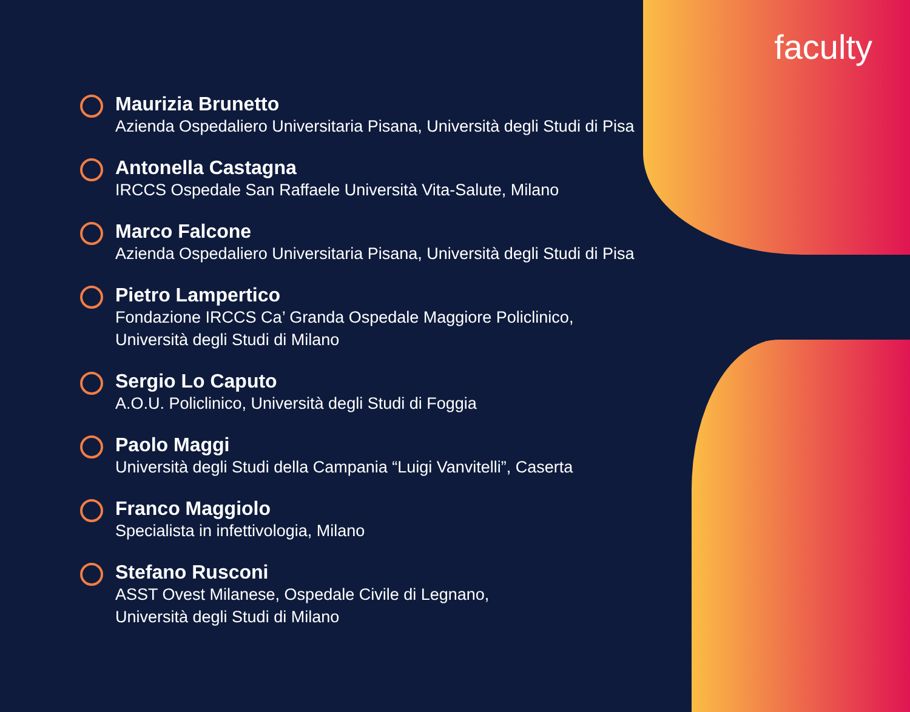faculty
Maurizia Brunetto
Azienda Ospedaliero Universitaria Pisana, Università degli Studi di Pisa
Antonella Castagna
IRCCS Ospedale San Raffaele Università Vita-Salute, Milano
Marco Falcone
Azienda Ospedaliero Universitaria Pisana, Università degli Studi di Pisa
Pietro Lampertico
Fondazione IRCCS Ca’ Granda Ospedale Maggiore Policlinico,
Università degli Studi di Milano
Sergio Lo Caputo
A.O.U. Policlinico, Università degli Studi di Foggia
Paolo Maggi
Università degli Studi della Campania “Luigi Vanvitelli”, Caserta
Franco Maggiolo
Specialista in infettivologia, Milano
Stefano Rusconi
ASST Ovest Milanese, Ospedale Civile di Legnano,
Università degli Studi di Milano